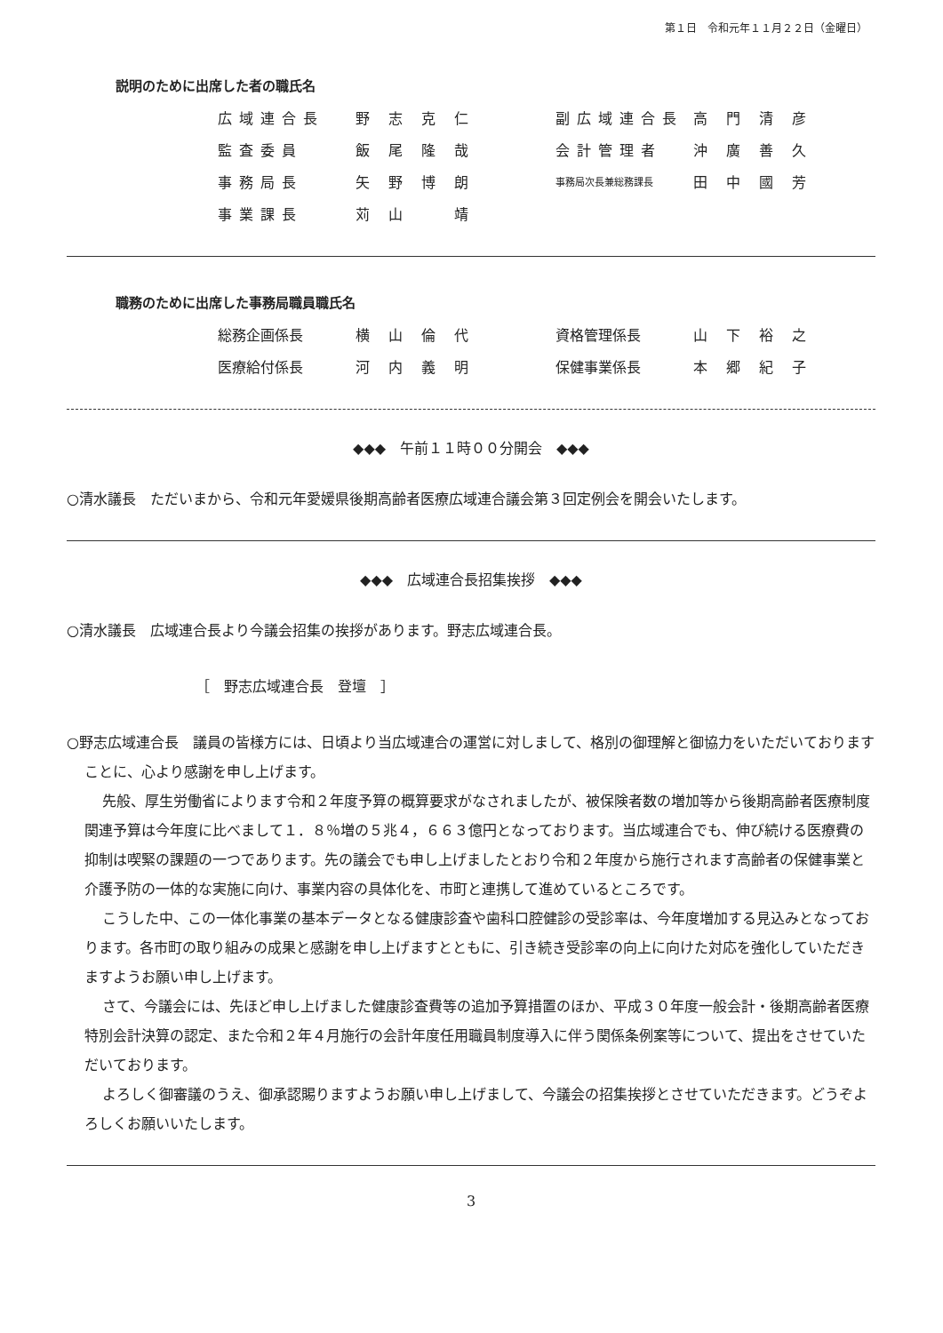第１日　令和元年１１月２２日（金曜日）
説明のために出席した者の職氏名
| 広域連合長 | 野 志 克 仁 | 副広域連合長 | 高 門 清 彦 |
| 監査委員 | 飯 尾 隆 哉 | 会計管理者 | 沖 廣 善 久 |
| 事務局長 | 矢 野 博 朗 | 事務局次長兼総務課長 | 田 中 國 芳 |
| 事業課長 | 苅 山 靖 | | |
職務のために出席した事務局職員職氏名
| 総務企画係長 | 横 山 倫 代 | 資格管理係長 | 山 下 裕 之 |
| 医療給付係長 | 河 内 義 明 | 保健事業係長 | 本 郷 紀 子 |
◆◆◆　午前１１時００分開会　◆◆◆
○清水議長　ただいまから、令和元年愛媛県後期高齢者医療広域連合議会第３回定例会を開会いたします。
◆◆◆　広域連合長招集挨拶　◆◆◆
○清水議長　広域連合長より今議会招集の挨拶があります。野志広域連合長。
［　野志広域連合長　登壇　］
○野志広域連合長　議員の皆様方には、日頃より当広域連合の運営に対しまして、格別の御理解と御協力をいただいておりますことに、心より感謝を申し上げます。
先般、厚生労働省によります令和２年度予算の概算要求がなされましたが、被保険者数の増加等から後期高齢者医療制度関連予算は今年度に比べまして１．８％増の５兆４，６６３億円となっております。当広域連合でも、伸び続ける医療費の抑制は喫緊の課題の一つであります。先の議会でも申し上げましたとおり令和２年度から施行されます高齢者の保健事業と介護予防の一体的な実施に向け、事業内容の具体化を、市町と連携して進めているところです。
こうした中、この一体化事業の基本データとなる健康診査や歯科口腔健診の受診率は、今年度増加する見込みとなっております。各市町の取り組みの成果と感謝を申し上げますとともに、引き続き受診率の向上に向けた対応を強化していただきますようお願い申し上げます。
さて、今議会には、先ほど申し上げました健康診査費等の追加予算措置のほか、平成３０年度一般会計・後期高齢者医療特別会計決算の認定、また令和２年４月施行の会計年度任用職員制度導入に伴う関係条例案等について、提出をさせていただいております。
よろしく御審議のうえ、御承認賜りますようお願い申し上げまして、今議会の招集挨拶とさせていただきます。どうぞよろしくお願いいたします。
3